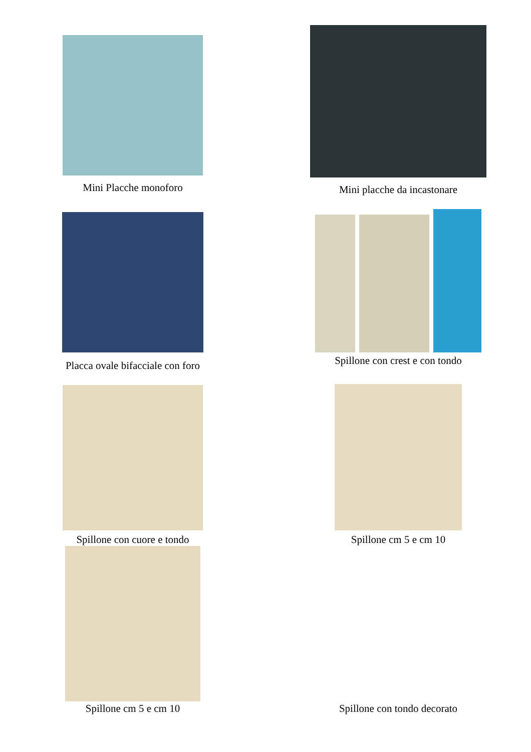Mini Placche monoforo
Mini placche da incastonare
Placca ovale bifacciale con foro
Spillone con crest e con tondo
Spillone con cuore e tondo
Spillone cm 5 e cm 10
Spillone cm 5 e cm 10
Spillone con tondo decorato